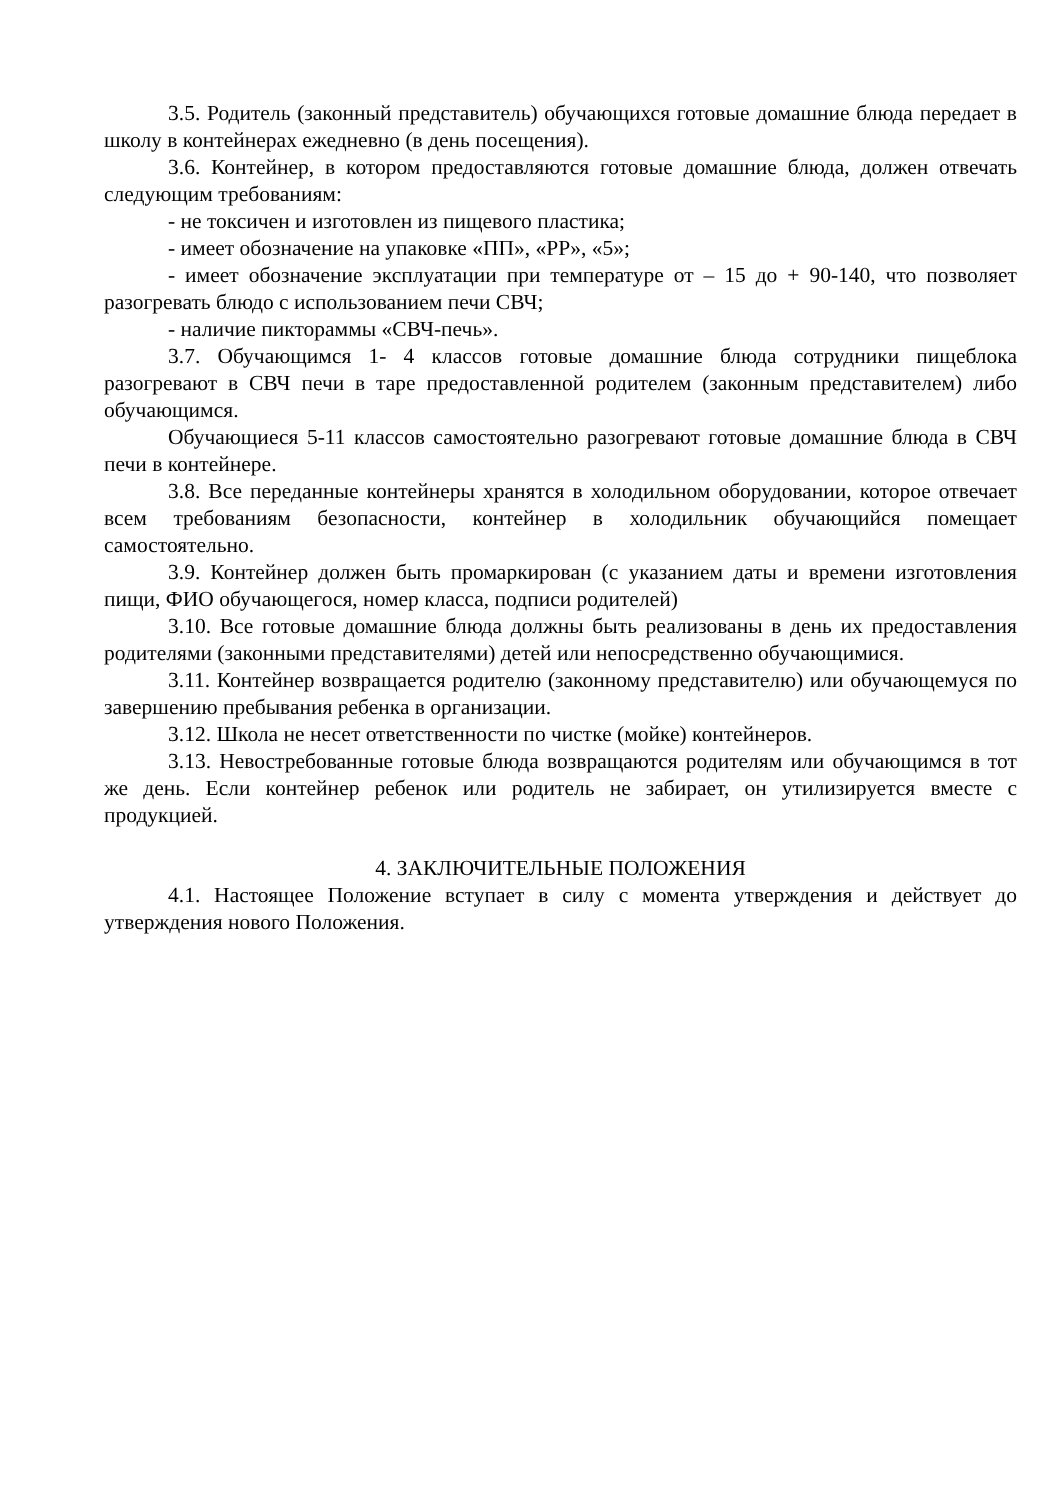3.5. Родитель (законный представитель) обучающихся готовые домашние блюда передает в школу в контейнерах ежедневно (в день посещения).
3.6. Контейнер, в котором предоставляются готовые домашние блюда, должен отвечать следующим требованиям:
- не токсичен и изготовлен из пищевого пластика;
- имеет обозначение на упаковке «ПП», «PP», «5»;
- имеет обозначение эксплуатации при температуре от – 15 до + 90-140, что позволяет разогревать блюдо с использованием печи СВЧ;
- наличие пиктораммы «СВЧ-печь».
3.7. Обучающимся 1- 4 классов готовые домашние блюда сотрудники пищеблока разогревают в СВЧ печи в таре предоставленной родителем (законным представителем) либо обучающимся.
Обучающиеся 5-11 классов самостоятельно разогревают готовые домашние блюда в СВЧ печи в контейнере.
3.8. Все переданные контейнеры хранятся в холодильном оборудовании, которое отвечает всем требованиям безопасности, контейнер в холодильник обучающийся помещает самостоятельно.
3.9. Контейнер должен быть промаркирован (с указанием даты и времени изготовления пищи, ФИО обучающегося, номер класса, подписи родителей)
3.10. Все готовые домашние блюда должны быть реализованы в день их предоставления родителями (законными представителями) детей или непосредственно обучающимися.
3.11. Контейнер возвращается родителю (законному представителю) или обучающемуся по завершению пребывания ребенка в организации.
3.12. Школа не несет ответственности по чистке (мойке) контейнеров.
3.13. Невостребованные готовые блюда возвращаются родителям или обучающимся в тот же день. Если контейнер ребенок или родитель не забирает, он утилизируется вместе с продукцией.
4. ЗАКЛЮЧИТЕЛЬНЫЕ ПОЛОЖЕНИЯ
4.1. Настоящее Положение вступает в силу с момента утверждения и действует до утверждения нового Положения.